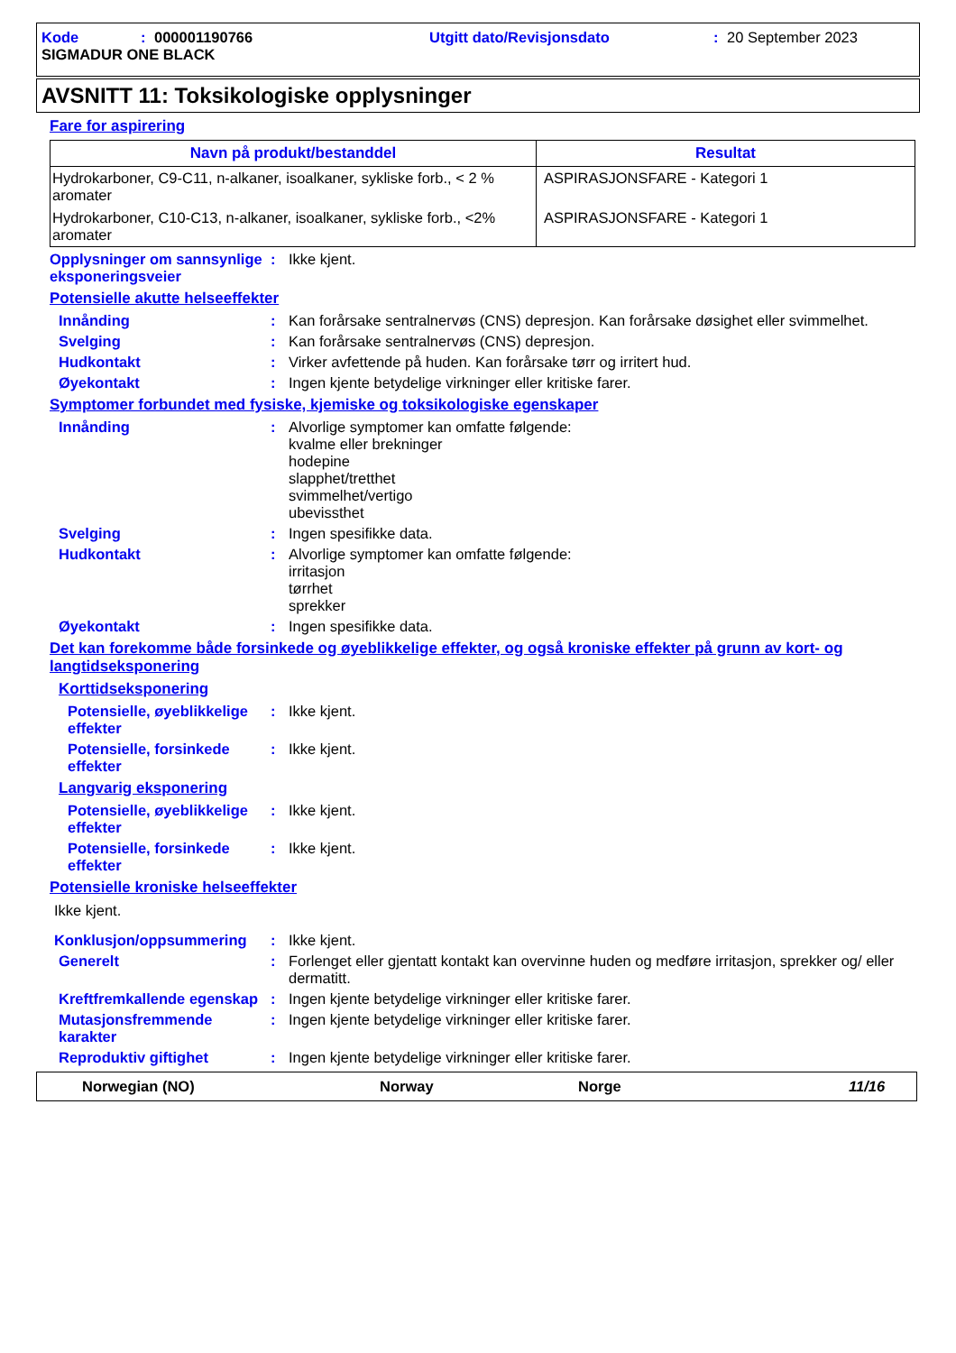Kode: 000001190766 Utgitt dato/Revisjonsdato: 20 September 2023
SIGMADUR ONE BLACK
AVSNITT 11: Toksikologiske opplysninger
Fare for aspirering
| Navn på produkt/bestanddel | Resultat |
| --- | --- |
| Hydrokarboner, C9-C11, n-alkaner, isoalkaner, sykliske forb., < 2 % aromater | ASPIRASJONSFARE - Kategori 1 |
| Hydrokarboner, C10-C13, n-alkaner, isoalkaner, sykliske forb., <2% aromater | ASPIRASJONSFARE - Kategori 1 |
Opplysninger om sannsynlige eksponeringsveier
: Ikke kjent.
Potensielle akutte helseeffekter
Innånding : Kan forårsake sentralnervøs (CNS) depresjon. Kan forårsake døsighet eller svimmelhet.
Svelging : Kan forårsake sentralnervøs (CNS) depresjon.
Hudkontakt : Virker avfettende på huden. Kan forårsake tørr og irritert hud.
Øyekontakt : Ingen kjente betydelige virkninger eller kritiske farer.
Symptomer forbundet med fysiske, kjemiske og toksikologiske egenskaper
Innånding : Alvorlige symptomer kan omfatte følgende:
kvalme eller brekninger
hodepine
slapphet/tretthet
svimmelhet/vertigo
ubevissthet
Svelging : Ingen spesifikke data.
Hudkontakt : Alvorlige symptomer kan omfatte følgende:
irritasjon
tørrhet
sprekker
Øyekontakt : Ingen spesifikke data.
Det kan forekomme både forsinkede og øyeblikkelige effekter, og også kroniske effekter på grunn av kort- og langtidseksponering
Korttidseksponering
Potensielle, øyeblikkelige effekter
: Ikke kjent.
Potensielle, forsinkede effekter
: Ikke kjent.
Langvarig eksponering
Potensielle, øyeblikkelige effekter
: Ikke kjent.
Potensielle, forsinkede effekter
: Ikke kjent.
Potensielle kroniske helseeffekter
Ikke kjent.
Konklusjon/oppsummering : Ikke kjent.
Generelt : Forlenget eller gjentatt kontakt kan overvinne huden og medføre irritasjon, sprekker og/ eller dermatitt.
Kreftfremkallende egenskap
: Ingen kjente betydelige virkninger eller kritiske farer.
Mutasjonsfremmende karakter
: Ingen kjente betydelige virkninger eller kritiske farer.
Reproduktiv giftighet : Ingen kjente betydelige virkninger eller kritiske farer.
Norwegian (NO) Norway Norge 11/16